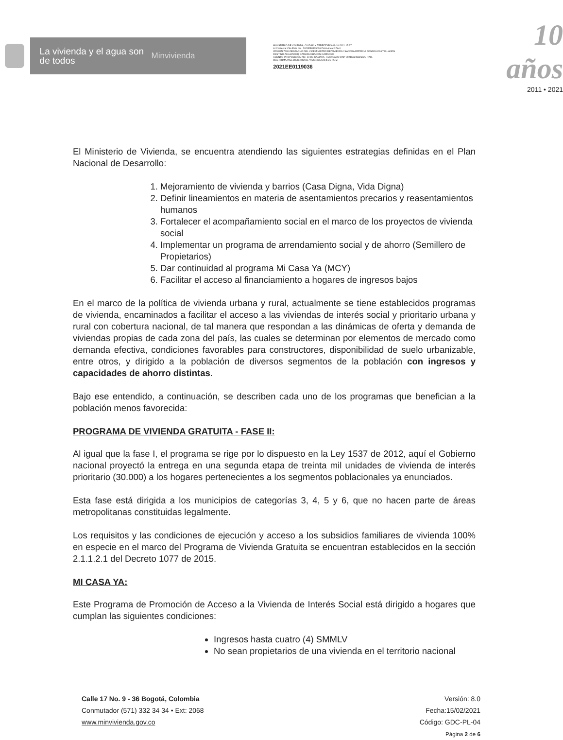La vivienda y el agua son de todos
Minvivienda
MINISTERIO DE VIVIENDA, CIUDAD Y TERRITORIO 08-10-2021 15:37
Al Contestar Cite Este No.: 2021EE0119036 Fol:6 Anex:0 FA:0
ORIGEN 7200-DESPACHO DEL VICEMINISTRO DE VIVIENDA / SANDRA PATRICIA POSADA CASTELLANOS
DESTINO ALEJANDRO CARLOS CHACON CAMARGO
ASUNTO PROPOSICIÓN NO. 10 DE CÁMARA - RADICADO DNP 20216630882662 / RAD.
OBS FIRMA VICEMINISTRO DE VIVIENDA CARLOS RUIZ
2021EE0119036
10 años
2011 • 2021
El Ministerio de Vivienda, se encuentra atendiendo las siguientes estrategias definidas en el Plan Nacional de Desarrollo:
1. Mejoramiento de vivienda y barrios (Casa Digna, Vida Digna)
2. Definir lineamientos en materia de asentamientos precarios y reasentamientos humanos
3. Fortalecer el acompañamiento social en el marco de los proyectos de vivienda social
4. Implementar un programa de arrendamiento social y de ahorro (Semillero de Propietarios)
5. Dar continuidad al programa Mi Casa Ya (MCY)
6. Facilitar el acceso al financiamiento a hogares de ingresos bajos
En el marco de la política de vivienda urbana y rural, actualmente se tiene establecidos programas de vivienda, encaminados a facilitar el acceso a las viviendas de interés social y prioritario urbana y rural con cobertura nacional, de tal manera que respondan a las dinámicas de oferta y demanda de viviendas propias de cada zona del país, las cuales se determinan por elementos de mercado como demanda efectiva, condiciones favorables para constructores, disponibilidad de suelo urbanizable, entre otros, y dirigido a la población de diversos segmentos de la población con ingresos y capacidades de ahorro distintas.
Bajo ese entendido, a continuación, se describen cada uno de los programas que benefician a la población menos favorecida:
PROGRAMA DE VIVIENDA GRATUITA - FASE II:
Al igual que la fase I, el programa se rige por lo dispuesto en la Ley 1537 de 2012, aquí el Gobierno nacional proyectó la entrega en una segunda etapa de treinta mil unidades de vivienda de interés prioritario (30.000) a los hogares pertenecientes a los segmentos poblacionales ya enunciados.
Esta fase está dirigida a los municipios de categorías 3, 4, 5 y 6, que no hacen parte de áreas metropolitanas constituidas legalmente.
Los requisitos y las condiciones de ejecución y acceso a los subsidios familiares de vivienda 100% en especie en el marco del Programa de Vivienda Gratuita se encuentran establecidos en la sección 2.1.1.2.1 del Decreto 1077 de 2015.
MI CASA YA:
Este Programa de Promoción de Acceso a la Vivienda de Interés Social está dirigido a hogares que cumplan las siguientes condiciones:
Ingresos hasta cuatro (4) SMMLV
No sean propietarios de una vivienda en el territorio nacional
Calle 17 No. 9 - 36 Bogotá, Colombia
Conmutador (571) 332 34 34 • Ext: 2068
www.minvivienda.gov.co
Versión: 8.0
Fecha:15/02/2021
Código: GDC-PL-04
Página 2 de 6